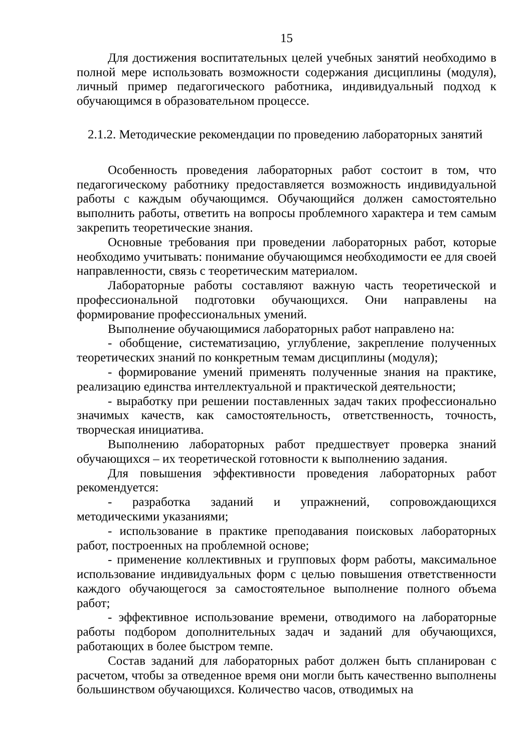15
Для достижения воспитательных целей учебных занятий необходимо в полной мере использовать возможности содержания дисциплины (модуля), личный пример педагогического работника, индивидуальный подход к обучающимся в образовательном процессе.
2.1.2. Методические рекомендации по проведению лабораторных занятий
Особенность проведения лабораторных работ состоит в том, что педагогическому работнику предоставляется возможность индивидуальной работы с каждым обучающимся. Обучающийся должен самостоятельно выполнить работы, ответить на вопросы проблемного характера и тем самым закрепить теоретические знания.
Основные требования при проведении лабораторных работ, которые необходимо учитывать: понимание обучающимся необходимости ее для своей направленности, связь с теоретическим материалом.
Лабораторные работы составляют важную часть теоретической и профессиональной подготовки обучающихся. Они направлены на формирование профессиональных умений.
Выполнение обучающимися лабораторных работ направлено на:
- обобщение, систематизацию, углубление, закрепление полученных теоретических знаний по конкретным темам дисциплины (модуля);
- формирование умений применять полученные знания на практике, реализацию единства интеллектуальной и практической деятельности;
- выработку при решении поставленных задач таких профессионально значимых качеств, как самостоятельность, ответственность, точность, творческая инициатива.
Выполнению лабораторных работ предшествует проверка знаний обучающихся – их теоретической готовности к выполнению задания.
Для повышения эффективности проведения лабораторных работ рекомендуется:
- разработка заданий и упражнений, сопровождающихся методическими указаниями;
- использование в практике преподавания поисковых лабораторных работ, построенных на проблемной основе;
- применение коллективных и групповых форм работы, максимальное использование индивидуальных форм с целью повышения ответственности каждого обучающегося за самостоятельное выполнение полного объема работ;
- эффективное использование времени, отводимого на лабораторные работы подбором дополнительных задач и заданий для обучающихся, работающих в более быстром темпе.
Состав заданий для лабораторных работ должен быть спланирован с расчетом, чтобы за отведенное время они могли быть качественно выполнены большинством обучающихся. Количество часов, отводимых на